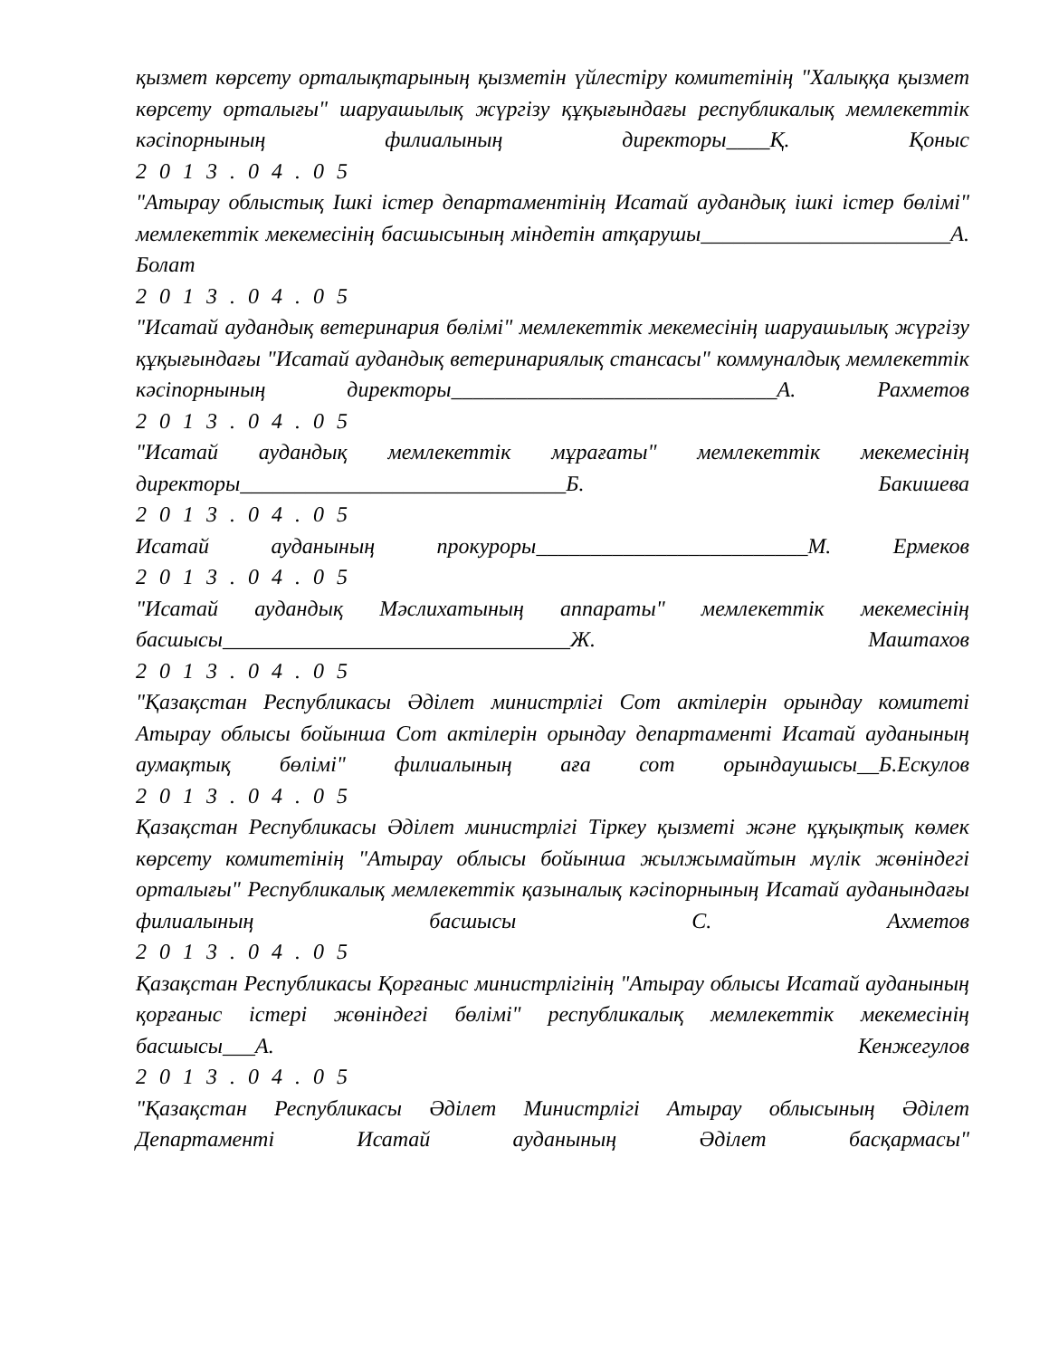қызмет көрсету орталықтарының қызметін үйлестіру комитетінің "Халыққа қызмет көрсету орталығы" шаруашылық жүргізу құқығындағы республикалық мемлекеттік кәсіпорнының филиалының директоры____Қ. Қоныс
2013.04.05
"Атырау облыстық Ішкі істер департаментінің Исатай аудандық ішкі істер бөлімі" мемлекеттік мекемесінің басшысының міндетін атқарушы_______________________А. Болат
2013.04.05
"Исатай аудандық ветеринария бөлімі" мемлекеттік мекемесінің шаруашылық жүргізу құқығындағы "Исатай аудандық ветеринариялық стансасы" коммуналдық мемлекеттік кәсіпорнының директоры______________________________А. Рахметов
2013.04.05
"Исатай аудандық мемлекеттік мұрағаты" мемлекеттік мекемесінің директоры______________________________Б. Бакишева
2013.04.05
Исатай ауданының прокуроры_________________________М. Ермеков
2013.04.05
"Исатай аудандық Мәслихатының аппараты" мемлекеттік мекемесінің басшысы________________________________Ж. Маштахов
2013.04.05
"Қазақстан Республикасы Әділет министрлігі Сот актілерін орындау комитеті Атырау облысы бойынша Сот актілерін орындау департаменті Исатай ауданының аумақтық бөлімі" филиалының аға сот орындаушысы__Б.Ескулов
2013.04.05
Қазақстан Республикасы Әділет министрлігі Тіркеу қызметі және құқықтық көмек көрсету комитетінің "Атырау облысы бойынша жылжымайтын мүлік жөніндегі орталығы" Республикалық мемлекеттік қазыналық кәсіпорнының Исатай ауданындағы филиалының басшысы С. Ахметов
2013.04.05
Қазақстан Республикасы Қорғаныс министрлігінің "Атырау облысы Исатай ауданының қорғаныс істері жөніндегі бөлімі" республикалық мемлекеттік мекемесінің басшысы___А. Кенжегулов
2013.04.05
"Қазақстан Республикасы Әділет Министрлігі Атырау облысының Әділет Департаменті Исатай ауданының Әділет басқармасы"